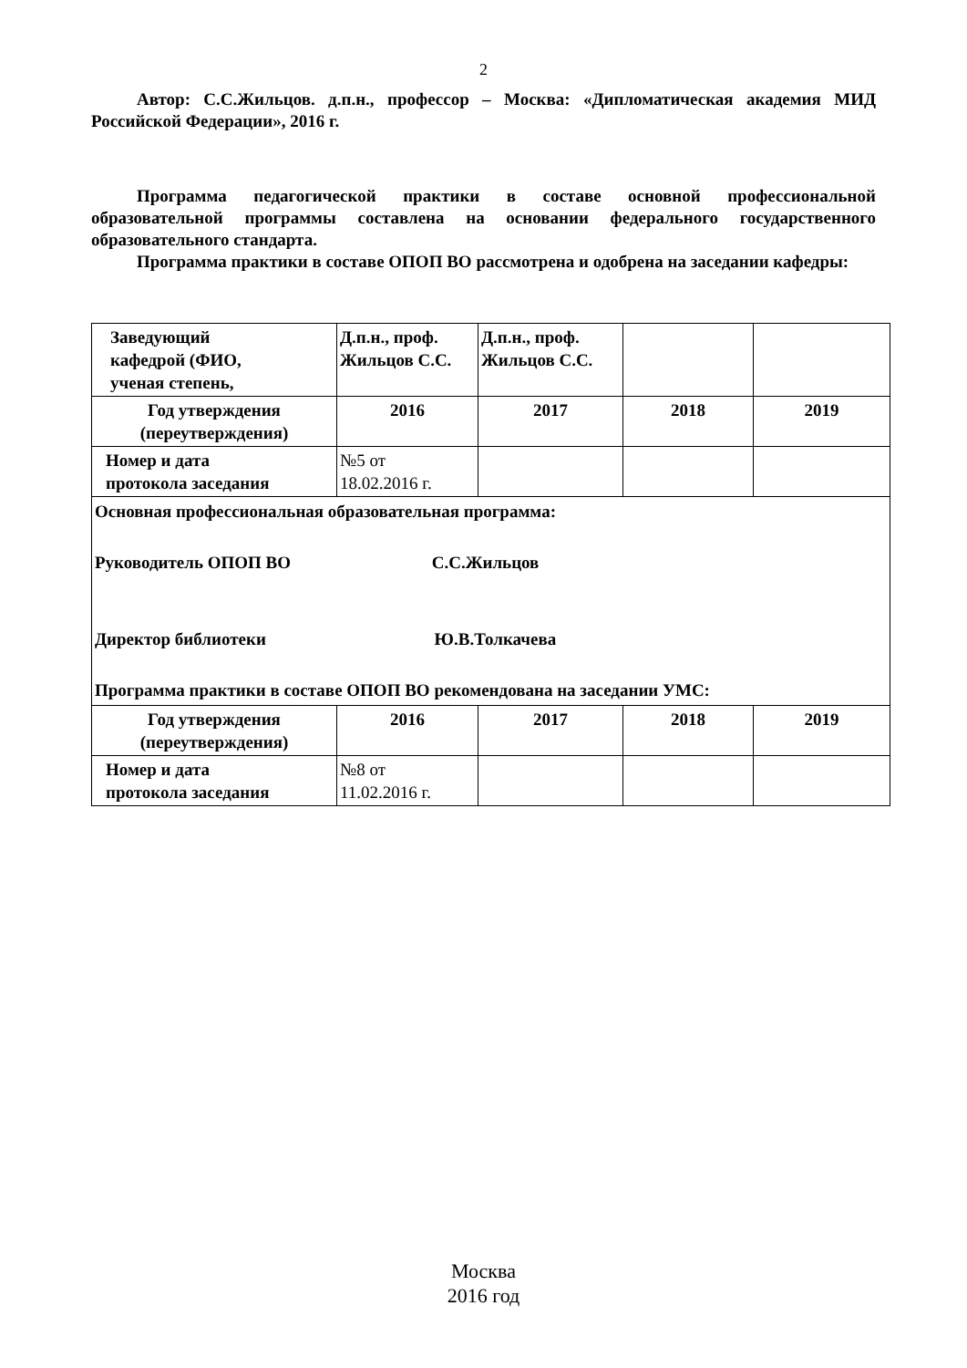2
Автор: С.С.Жильцов. д.п.н., профессор – Москва: «Дипломатическая академия МИД Российской Федерации», 2016 г.
Программа педагогической практики в составе основной профессиональной образовательной программы составлена на основании федерального государственного образовательного стандарта.
Программа практики в составе ОПОП ВО рассмотрена и одобрена на заседании кафедры:
| Заведующий кафедрой (ФИО, ученая степень, | Д.п.н., проф. Жильцов С.С. | Д.п.н., проф. Жильцов С.С. | | |
| Год утверждения (переутверждения) | 2016 | 2017 | 2018 | 2019 |
| Номер и дата протокола заседания | №5 от 18.02.2016 г. | | | |
| Основная профессиональная образовательная программа: Руководитель ОПОП ВО С.С.Жильцов Директор библиотеки Ю.В.Толкачева Программа практики в составе ОПОП ВО рекомендована на заседании УМС: | | | | |
| Год утверждения (переутверждения) | 2016 | 2017 | 2018 | 2019 |
| Номер и дата протокола заседания | №8 от 11.02.2016 г. | | | |
Москва
2016 год